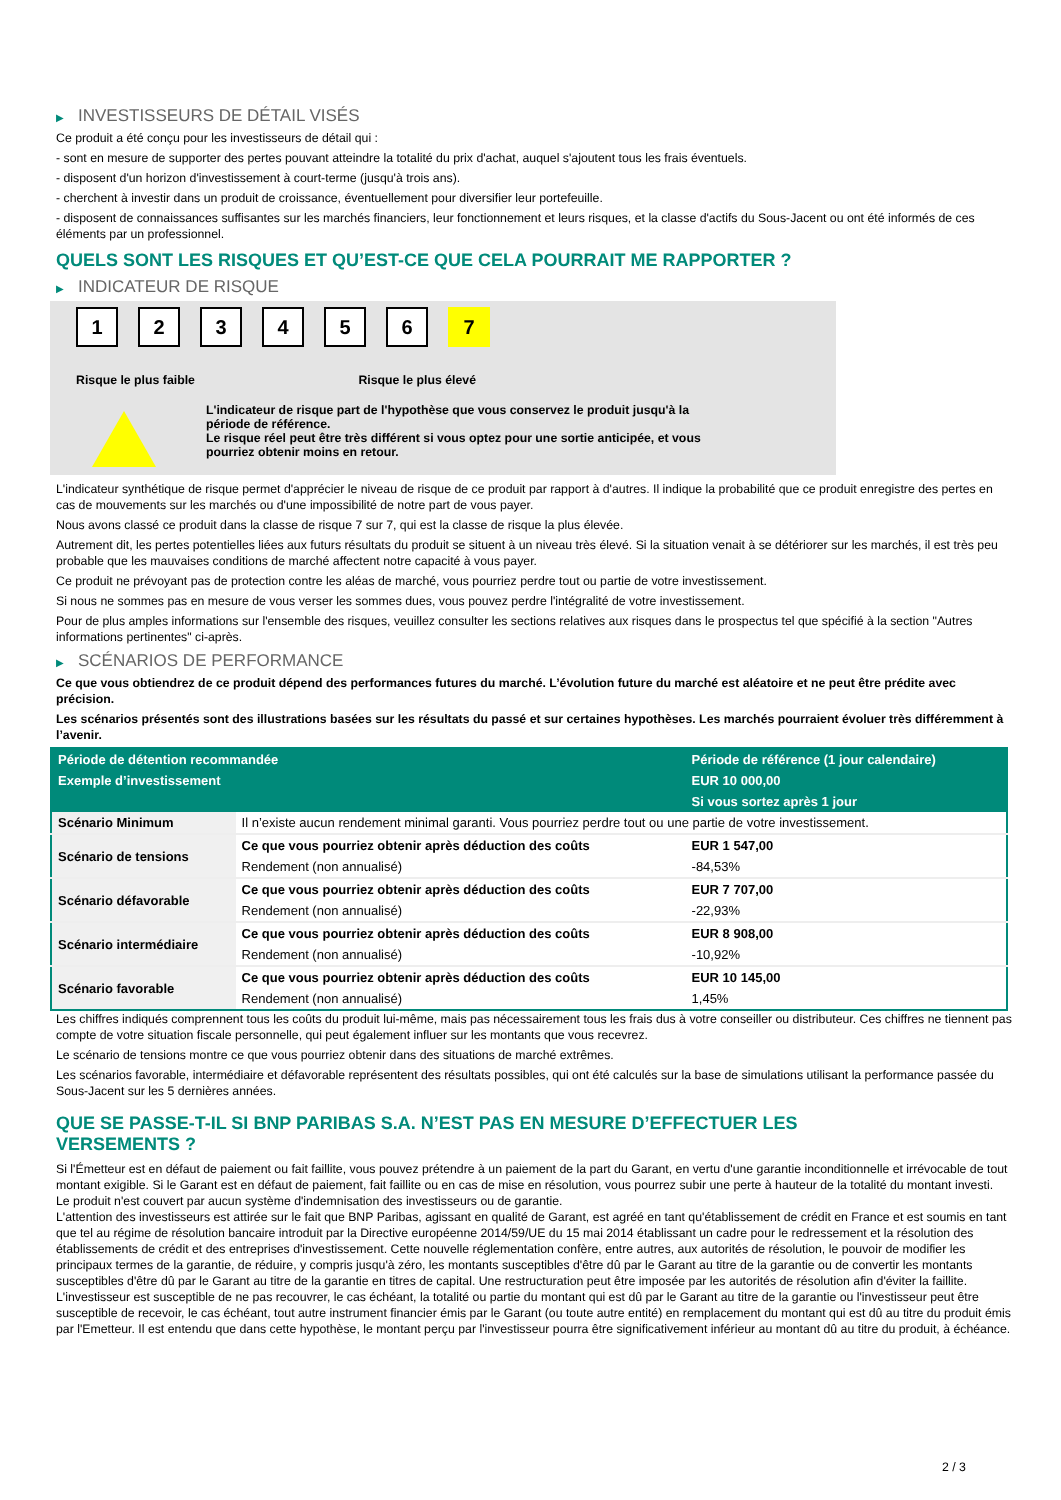▶ INVESTISSEURS DE DÉTAIL VISÉS
Ce produit a été conçu pour les investisseurs de détail qui :
- sont en mesure de supporter des pertes pouvant atteindre la totalité du prix d'achat, auquel s'ajoutent tous les frais éventuels.
- disposent d'un horizon d'investissement à court-terme (jusqu'à trois ans).
- cherchent à investir dans un produit de croissance, éventuellement pour diversifier leur portefeuille.
- disposent de connaissances suffisantes sur les marchés financiers, leur fonctionnement et leurs risques, et la classe d'actifs du Sous-Jacent ou ont été informés de ces éléments par un professionnel.
QUELS SONT LES RISQUES ET QU’EST-CE QUE CELA POURRAIT ME RAPPORTER ?
▶ INDICATEUR DE RISQUE
1 2 3 4 5 6 7
Risque le plus faible Risque le plus élevé
L'indicateur de risque part de l'hypothèse que vous conservez le produit jusqu'à la
période de référence.
Le risque réel peut être très différent si vous optez pour une sortie anticipée, et vous
pourriez obtenir moins en retour.
L'indicateur synthétique de risque permet d'apprécier le niveau de risque de ce produit par rapport à d'autres. Il indique la probabilité que ce produit enregistre des pertes en cas de mouvements sur les marchés ou d'une impossibilité de notre part de vous payer.
Nous avons classé ce produit dans la classe de risque 7 sur 7, qui est la classe de risque la plus élevée.
Autrement dit, les pertes potentielles liées aux futurs résultats du produit se situent à un niveau très élevé. Si la situation venait à se détériorer sur les marchés, il est très peu probable que les mauvaises conditions de marché affectent notre capacité à vous payer.
Ce produit ne prévoyant pas de protection contre les aléas de marché, vous pourriez perdre tout ou partie de votre investissement.
Si nous ne sommes pas en mesure de vous verser les sommes dues, vous pouvez perdre l'intégralité de votre investissement.
Pour de plus amples informations sur l'ensemble des risques, veuillez consulter les sections relatives aux risques dans le prospectus tel que spécifié à la section "Autres informations pertinentes" ci-après.
▶ SCÉNARIOS DE PERFORMANCE
Ce que vous obtiendrez de ce produit dépend des performances futures du marché. L’évolution future du marché est aléatoire et ne peut être prédite avec précision.
Les scénarios présentés sont des illustrations basées sur les résultats du passé et sur certaines hypothèses. Les marchés pourraient évoluer très différemment à l’avenir.
| Période de détention recommandée | | Période de référence (1 jour calendaire) |
| --- | --- | --- |
| Exemple d’investissement | | EUR 10 000,00 |
| | | Si vous sortez après 1 jour |
| Scénario Minimum | Il n’existe aucun rendement minimal garanti. Vous pourriez perdre tout ou une partie de votre investissement. | |
| Scénario de tensions | Ce que vous pourriez obtenir après déduction des coûts | EUR 1 547,00 |
| | Rendement (non annualisé) | -84,53% |
| Scénario défavorable | Ce que vous pourriez obtenir après déduction des coûts | EUR 7 707,00 |
| | Rendement (non annualisé) | -22,93% |
| Scénario intermédiaire | Ce que vous pourriez obtenir après déduction des coûts | EUR 8 908,00 |
| | Rendement (non annualisé) | -10,92% |
| Scénario favorable | Ce que vous pourriez obtenir après déduction des coûts | EUR 10 145,00 |
| | Rendement (non annualisé) | 1,45% |
Les chiffres indiqués comprennent tous les coûts du produit lui-même, mais pas nécessairement tous les frais dus à votre conseiller ou distributeur. Ces chiffres ne tiennent pas compte de votre situation fiscale personnelle, qui peut également influer sur les montants que vous recevrez.
Le scénario de tensions montre ce que vous pourriez obtenir dans des situations de marché extrêmes.
Les scénarios favorable, intermédiaire et défavorable représentent des résultats possibles, qui ont été calculés sur la base de simulations utilisant la performance passée du Sous-Jacent sur les 5 dernières années.
QUE SE PASSE-T-IL SI BNP PARIBAS S.A. N’EST PAS EN MESURE D’EFFECTUER LES
VERSEMENTS ?
Si l'Émetteur est en défaut de paiement ou fait faillite, vous pouvez prétendre à un paiement de la part du Garant, en vertu d'une garantie inconditionnelle et irrévocable de tout montant exigible. Si le Garant est en défaut de paiement, fait faillite ou en cas de mise en résolution, vous pourrez subir une perte à hauteur de la totalité du montant investi.
Le produit n'est couvert par aucun système d'indemnisation des investisseurs ou de garantie.
L'attention des investisseurs est attirée sur le fait que BNP Paribas, agissant en qualité de Garant, est agréé en tant qu'établissement de crédit en France et est soumis en tant que tel au régime de résolution bancaire introduit par la Directive européenne 2014/59/UE du 15 mai 2014 établissant un cadre pour le redressement et la résolution des établissements de crédit et des entreprises d'investissement. Cette nouvelle réglementation confère, entre autres, aux autorités de résolution, le pouvoir de modifier les principaux termes de la garantie, de réduire, y compris jusqu'à zéro, les montants susceptibles d'être dû par le Garant au titre de la garantie ou de convertir les montants susceptibles d'être dû par le Garant au titre de la garantie en titres de capital. Une restructuration peut être imposée par les autorités de résolution afin d'éviter la faillite. L'investisseur est susceptible de ne pas recouvrer, le cas échéant, la totalité ou partie du montant qui est dû par le Garant au titre de la garantie ou l'investisseur peut être susceptible de recevoir, le cas échéant, tout autre instrument financier émis par le Garant (ou toute autre entité) en remplacement du montant qui est dû au titre du produit émis par l'Emetteur. Il est entendu que dans cette hypothèse, le montant perçu par l'investisseur pourra être significativement inférieur au montant dû au titre du produit, à échéance.
2 / 3